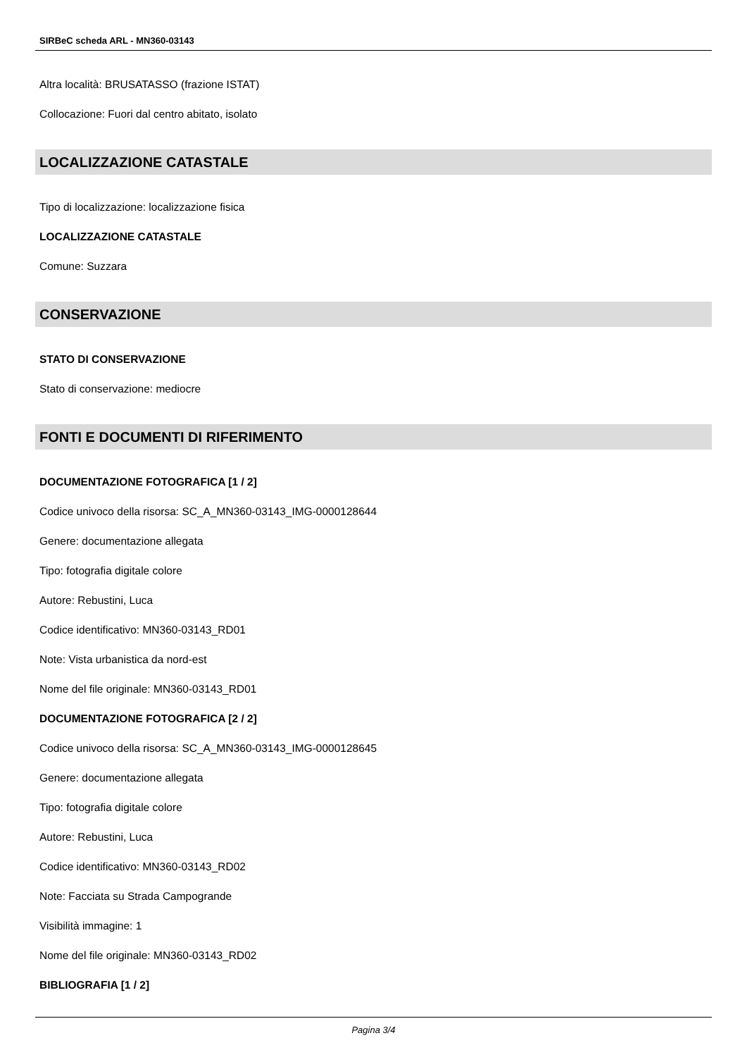SIRBeC scheda ARL - MN360-03143
Altra località: BRUSATASSO (frazione ISTAT)
Collocazione: Fuori dal centro abitato, isolato
LOCALIZZAZIONE CATASTALE
Tipo di localizzazione: localizzazione fisica
LOCALIZZAZIONE CATASTALE
Comune: Suzzara
CONSERVAZIONE
STATO DI CONSERVAZIONE
Stato di conservazione: mediocre
FONTI E DOCUMENTI DI RIFERIMENTO
DOCUMENTAZIONE FOTOGRAFICA [1 / 2]
Codice univoco della risorsa: SC_A_MN360-03143_IMG-0000128644
Genere: documentazione allegata
Tipo: fotografia digitale colore
Autore: Rebustini, Luca
Codice identificativo: MN360-03143_RD01
Note: Vista urbanistica da nord-est
Nome del file originale: MN360-03143_RD01
DOCUMENTAZIONE FOTOGRAFICA [2 / 2]
Codice univoco della risorsa: SC_A_MN360-03143_IMG-0000128645
Genere: documentazione allegata
Tipo: fotografia digitale colore
Autore: Rebustini, Luca
Codice identificativo: MN360-03143_RD02
Note: Facciata su Strada Campogrande
Visibilità immagine: 1
Nome del file originale: MN360-03143_RD02
BIBLIOGRAFIA [1 / 2]
Pagina 3/4